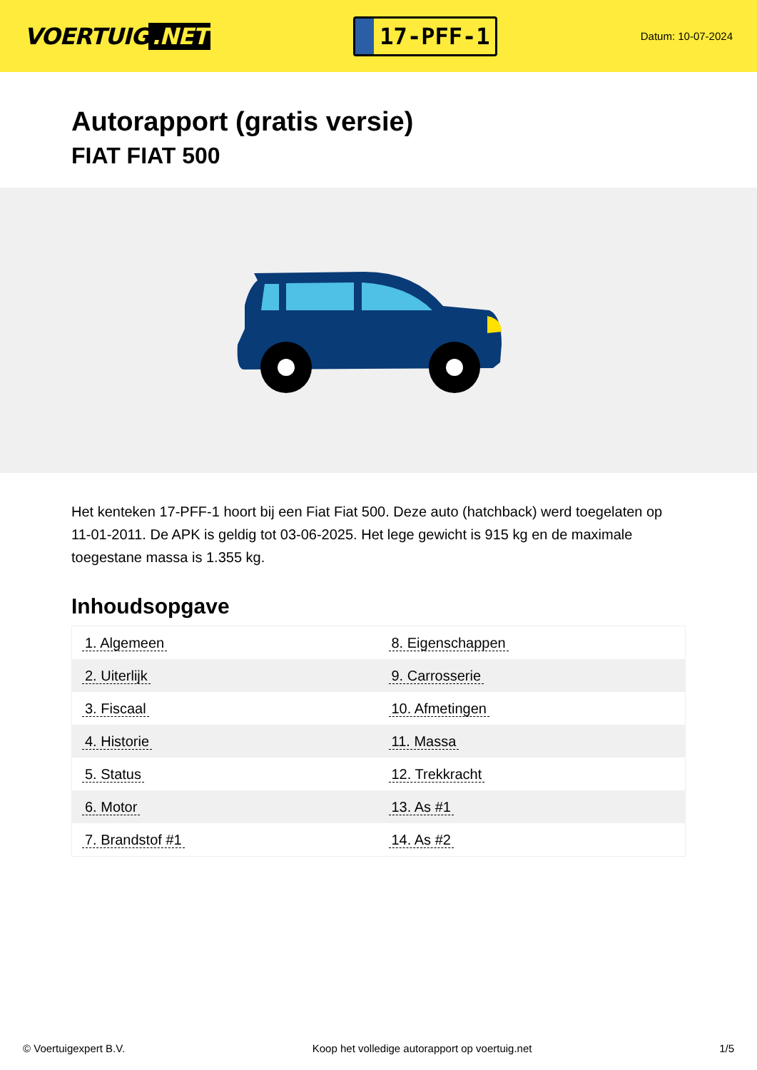VOERTUIG.NET
17-PFF-1
Datum: 10-07-2024
Autorapport (gratis versie)
FIAT FIAT 500
Het kenteken 17-PFF-1 hoort bij een Fiat Fiat 500. Deze auto (hatchback) werd toegelaten op 11-01-2011. De APK is geldig tot 03-06-2025. Het lege gewicht is 915 kg en de maximale toegestane massa is 1.355 kg.
Inhoudsopgave
| 1. Algemeen | 8. Eigenschappen |
| 2. Uiterlijk | 9. Carrosserie |
| 3. Fiscaal | 10. Afmetingen |
| 4. Historie | 11. Massa |
| 5. Status | 12. Trekkracht |
| 6. Motor | 13. As #1 |
| 7. Brandstof #1 | 14. As #2 |
© Voertuigexpert B.V. Koop het volledige autorapport op voertuig.net
1/5